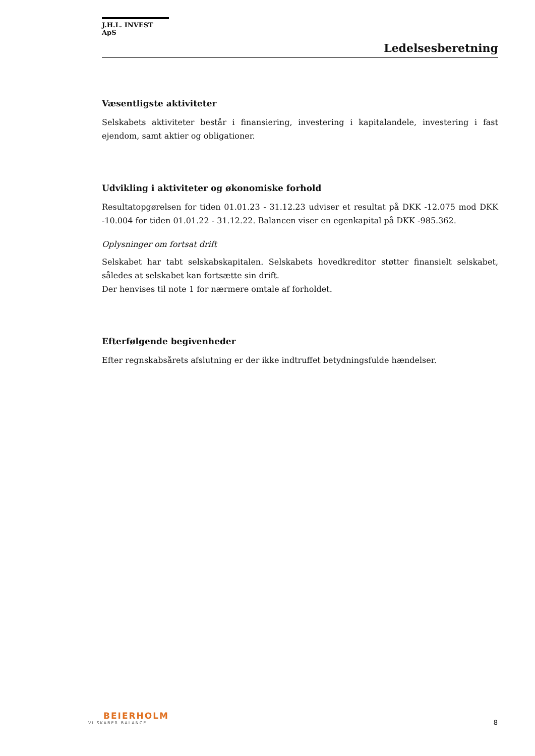J.H.L. INVEST ApS
Ledelsesberetning
Væsentligste aktiviteter
Selskabets aktiviteter består i finansiering, investering i kapitalandele, investering i fast ejendom, samt aktier og obligationer.
Udvikling i aktiviteter og økonomiske forhold
Resultatopgørelsen for tiden 01.01.23 - 31.12.23 udviser et resultat på DKK -12.075 mod DKK -10.004 for tiden 01.01.22 - 31.12.22. Balancen viser en egenkapital på DKK -985.362.
Oplysninger om fortsat drift
Selskabet har tabt selskabskapitalen. Selskabets hovedkreditor støtter finansielt selskabet, således at selskabet kan fortsætte sin drift.
Der henvises til note 1 for nærmere omtale af forholdet.
Efterfølgende begivenheder
Efter regnskabsårets afslutning er der ikke indtruffet betydningsfulde hændelser.
BEIERHOLM
VI SKABER BALANCE
8